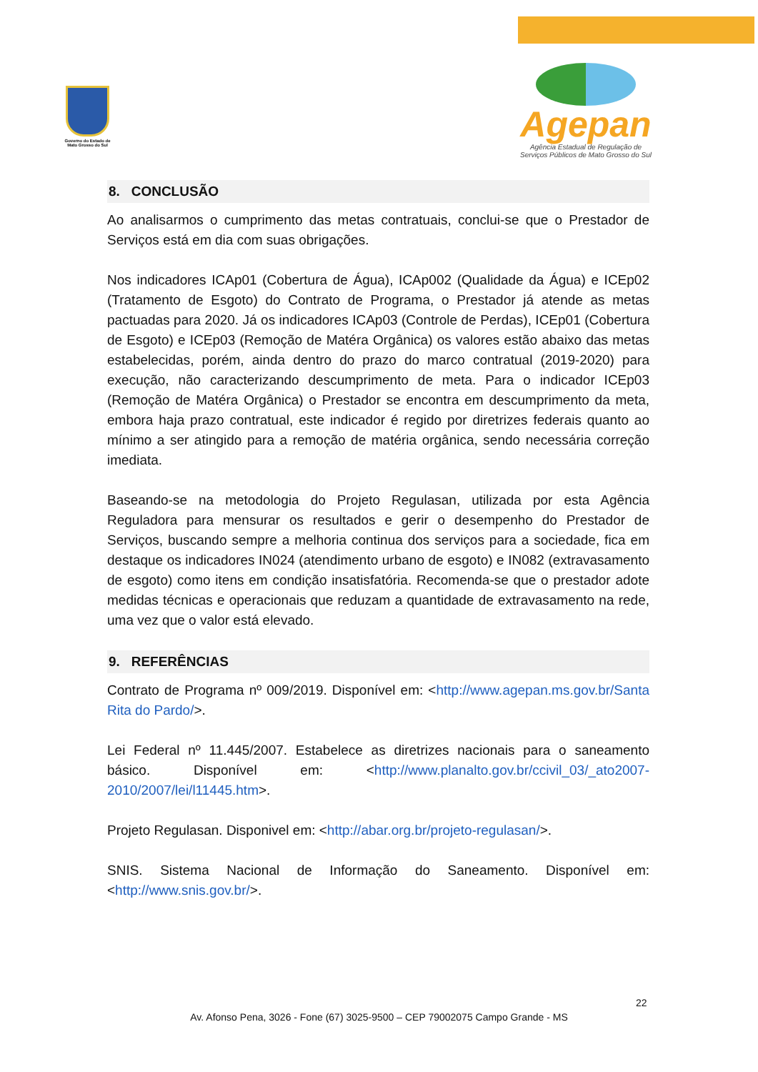Governo do Estado de Mato Grosso do Sul
Agepan
Agência Estadual de Regulação de
Serviços Públicos de Mato Grosso do Sul
8. CONCLUSÃO
Ao analisarmos o cumprimento das metas contratuais, conclui-se que o Prestador de Serviços está em dia com suas obrigações.
Nos indicadores ICAp01 (Cobertura de Água), ICAp002 (Qualidade da Água) e ICEp02 (Tratamento de Esgoto) do Contrato de Programa, o Prestador já atende as metas pactuadas para 2020. Já os indicadores ICAp03 (Controle de Perdas), ICEp01 (Cobertura de Esgoto) e ICEp03 (Remoção de Matéra Orgânica) os valores estão abaixo das metas estabelecidas, porém, ainda dentro do prazo do marco contratual (2019-2020) para execução, não caracterizando descumprimento de meta. Para o indicador ICEp03 (Remoção de Matéra Orgânica) o Prestador se encontra em descumprimento da meta, embora haja prazo contratual, este indicador é regido por diretrizes federais quanto ao mínimo a ser atingido para a remoção de matéria orgânica, sendo necessária correção imediata.
Baseando-se na metodologia do Projeto Regulasan, utilizada por esta Agência Reguladora para mensurar os resultados e gerir o desempenho do Prestador de Serviços, buscando sempre a melhoria continua dos serviços para a sociedade, fica em destaque os indicadores IN024 (atendimento urbano de esgoto) e IN082 (extravasamento de esgoto) como itens em condição insatisfatória. Recomenda-se que o prestador adote medidas técnicas e operacionais que reduzam a quantidade de extravasamento na rede, uma vez que o valor está elevado.
9. REFERÊNCIAS
Contrato de Programa nº 009/2019. Disponível em: <http://www.agepan.ms.gov.br/Santa Rita do Pardo/>.
Lei Federal nº 11.445/2007. Estabelece as diretrizes nacionais para o saneamento básico. Disponível em: <http://www.planalto.gov.br/ccivil_03/_ato2007-2010/2007/lei/l11445.htm>.
Projeto Regulasan. Disponivel em: <http://abar.org.br/projeto-regulasan/>.
SNIS. Sistema Nacional de Informação do Saneamento. Disponível em: <http://www.snis.gov.br/>.
22
Av. Afonso Pena, 3026 - Fone (67) 3025-9500 – CEP 79002075 Campo Grande - MS